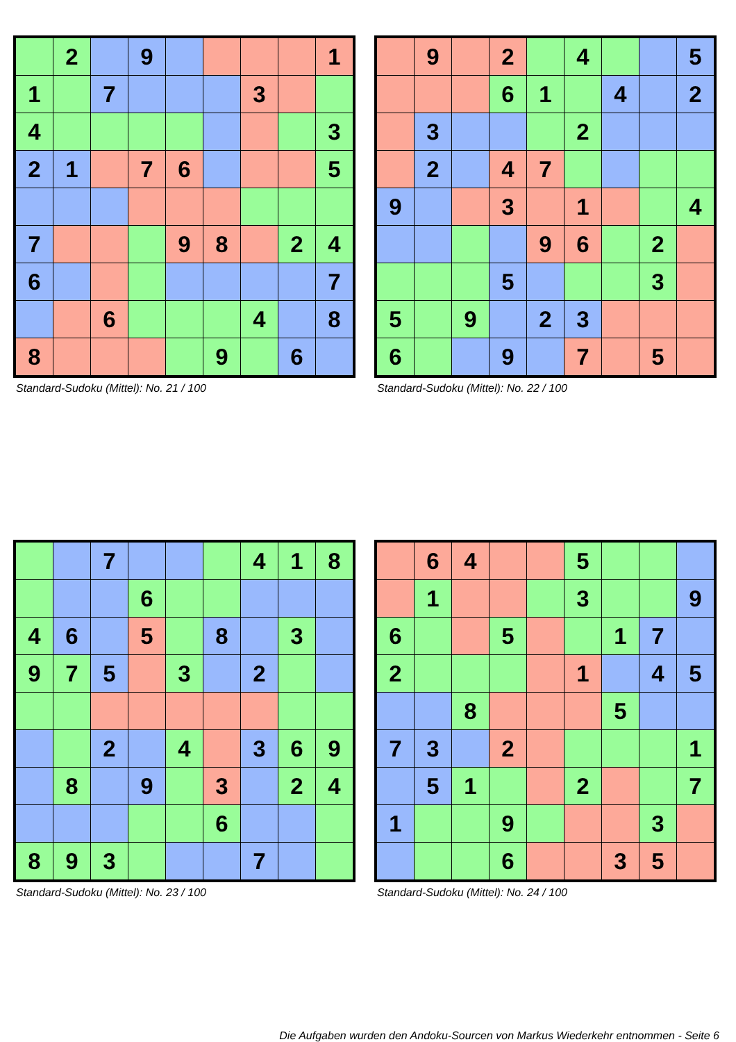| | 2 | | 9 | | | | | 1 |
| 1 | | 7 | | | | 3 | | |
| 4 | | | | | | | | 3 |
| 2 | 1 | | 7 | 6 | | | | 5 |
| 7 | | | | 9 | 8 | | 2 | 4 |
| 6 | | | | | | | | 7 |
| | | 6 | | | | 4 | | 8 |
| 8 | | | | | 9 | | 6 | |
Standard-Sudoku (Mittel): No. 21 / 100
| | 9 | | 2 | | 4 | | | 5 |
| | | | 6 | 1 | | 4 | | 2 |
| | 3 | | | | 2 | | | |
| | 2 | | 4 | 7 | | | | |
| 9 | | | 3 | | 1 | | | 4 |
| | | | | 9 | 6 | | 2 | |
| | | | 5 | | | | 3 | |
| 5 | | 9 | | 2 | 3 | | | |
| 6 | | | 9 | | 7 | | 5 | |
Standard-Sudoku (Mittel): No. 22 / 100
| | | 7 | | | | 4 | 1 | 8 |
| | | | 6 | | | | | |
| 4 | 6 | | 5 | | 8 | | 3 | |
| 9 | 7 | 5 | | 3 | | 2 | | |
| | | 2 | | 4 | | 3 | 6 | 9 |
| | 8 | | 9 | | 3 | | 2 | 4 |
| | | | | | 6 | | | |
| 8 | 9 | 3 | | | | 7 | | |
Standard-Sudoku (Mittel): No. 23 / 100
| | 6 | 4 | | | 5 | | | |
| | 1 | | | | 3 | | | 9 |
| 6 | | | 5 | | | 1 | 7 | |
| 2 | | | | | 1 | | 4 | 5 |
| | | 8 | | | | 5 | | |
| 7 | 3 | | 2 | | | | | 1 |
| | 5 | 1 | | | 2 | | | 7 |
| 1 | | | 9 | | | | 3 | |
| | | | 6 | | | 3 | 5 | |
Standard-Sudoku (Mittel): No. 24 / 100
Die Aufgaben wurden den Andoku-Sourcen von Markus Wiederkehr entnommen - Seite 6